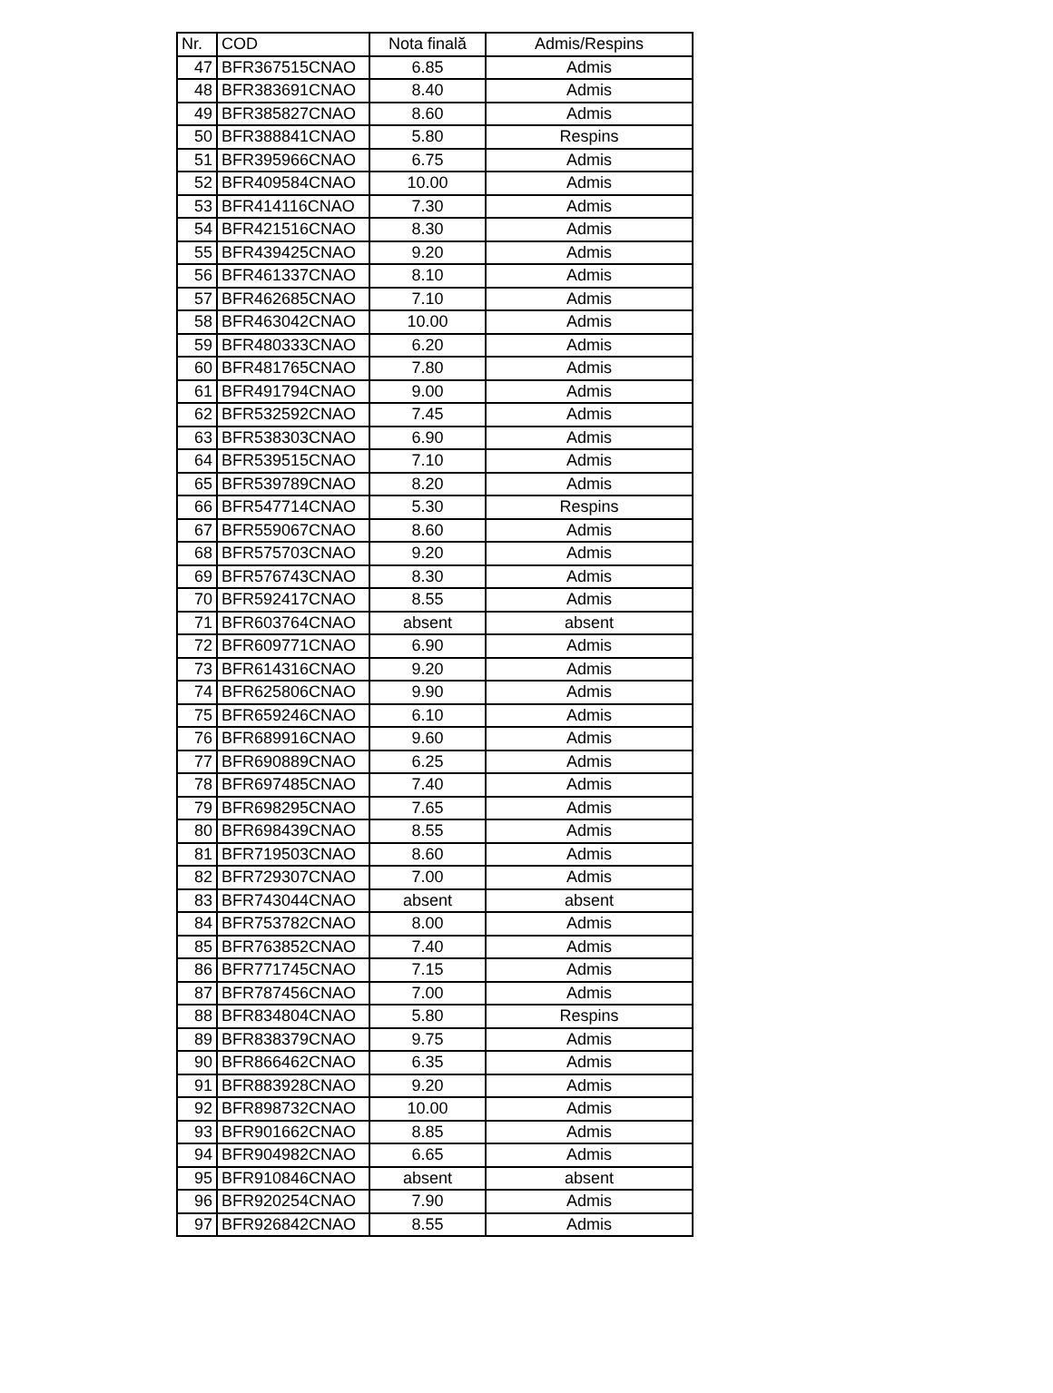| Nr. | COD | Nota finală | Admis/Respins |
| --- | --- | --- | --- |
| 47 | BFR367515CNAO | 6.85 | Admis |
| 48 | BFR383691CNAO | 8.40 | Admis |
| 49 | BFR385827CNAO | 8.60 | Admis |
| 50 | BFR388841CNAO | 5.80 | Respins |
| 51 | BFR395966CNAO | 6.75 | Admis |
| 52 | BFR409584CNAO | 10.00 | Admis |
| 53 | BFR414116CNAO | 7.30 | Admis |
| 54 | BFR421516CNAO | 8.30 | Admis |
| 55 | BFR439425CNAO | 9.20 | Admis |
| 56 | BFR461337CNAO | 8.10 | Admis |
| 57 | BFR462685CNAO | 7.10 | Admis |
| 58 | BFR463042CNAO | 10.00 | Admis |
| 59 | BFR480333CNAO | 6.20 | Admis |
| 60 | BFR481765CNAO | 7.80 | Admis |
| 61 | BFR491794CNAO | 9.00 | Admis |
| 62 | BFR532592CNAO | 7.45 | Admis |
| 63 | BFR538303CNAO | 6.90 | Admis |
| 64 | BFR539515CNAO | 7.10 | Admis |
| 65 | BFR539789CNAO | 8.20 | Admis |
| 66 | BFR547714CNAO | 5.30 | Respins |
| 67 | BFR559067CNAO | 8.60 | Admis |
| 68 | BFR575703CNAO | 9.20 | Admis |
| 69 | BFR576743CNAO | 8.30 | Admis |
| 70 | BFR592417CNAO | 8.55 | Admis |
| 71 | BFR603764CNAO | absent | absent |
| 72 | BFR609771CNAO | 6.90 | Admis |
| 73 | BFR614316CNAO | 9.20 | Admis |
| 74 | BFR625806CNAO | 9.90 | Admis |
| 75 | BFR659246CNAO | 6.10 | Admis |
| 76 | BFR689916CNAO | 9.60 | Admis |
| 77 | BFR690889CNAO | 6.25 | Admis |
| 78 | BFR697485CNAO | 7.40 | Admis |
| 79 | BFR698295CNAO | 7.65 | Admis |
| 80 | BFR698439CNAO | 8.55 | Admis |
| 81 | BFR719503CNAO | 8.60 | Admis |
| 82 | BFR729307CNAO | 7.00 | Admis |
| 83 | BFR743044CNAO | absent | absent |
| 84 | BFR753782CNAO | 8.00 | Admis |
| 85 | BFR763852CNAO | 7.40 | Admis |
| 86 | BFR771745CNAO | 7.15 | Admis |
| 87 | BFR787456CNAO | 7.00 | Admis |
| 88 | BFR834804CNAO | 5.80 | Respins |
| 89 | BFR838379CNAO | 9.75 | Admis |
| 90 | BFR866462CNAO | 6.35 | Admis |
| 91 | BFR883928CNAO | 9.20 | Admis |
| 92 | BFR898732CNAO | 10.00 | Admis |
| 93 | BFR901662CNAO | 8.85 | Admis |
| 94 | BFR904982CNAO | 6.65 | Admis |
| 95 | BFR910846CNAO | absent | absent |
| 96 | BFR920254CNAO | 7.90 | Admis |
| 97 | BFR926842CNAO | 8.55 | Admis |